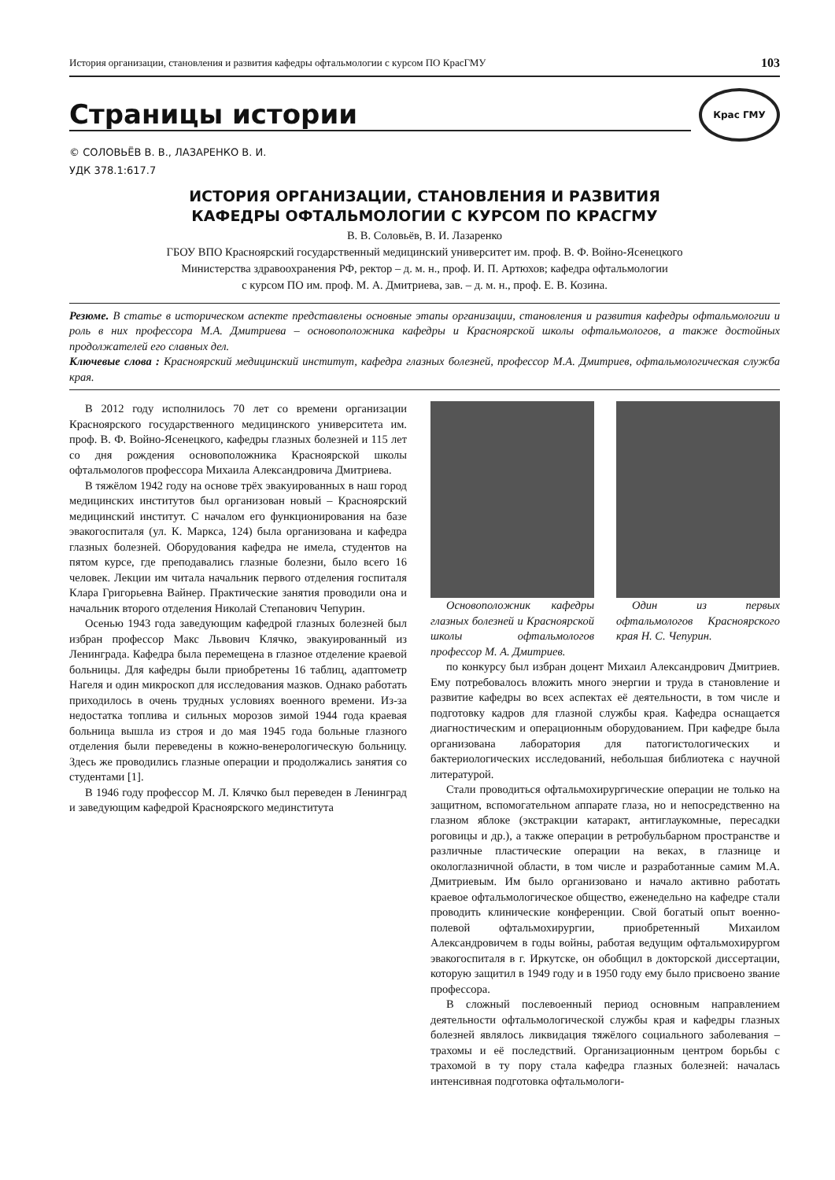История организации, становления и развития кафедры офтальмологии с курсом ПО КрасГМУ 103
Страницы истории
Крас ГМУ
© СОЛОВЬЁВ В. В., ЛАЗАРЕНКО В. И.
УДК 378.1:617.7
ИСТОРИЯ ОРГАНИЗАЦИИ, СТАНОВЛЕНИЯ И РАЗВИТИЯ
КАФЕДРЫ ОФТАЛЬМОЛОГИИ С КУРСОМ ПО КРАСГМУ
В. В. Соловьёв, В. И. Лазаренко
ГБОУ ВПО Красноярский государственный медицинский университет им. проф. В. Ф. Войно-Ясенецкого
Министерства здравоохранения РФ, ректор – д. м. н., проф. И. П. Артюхов; кафедра офтальмологии
с курсом ПО им. проф. М. А. Дмитриева, зав. – д. м. н., проф. Е. В. Козина.
Резюме. В статье в историческом аспекте представлены основные этапы организации, становления и развития кафедры офтальмологии и роль в них профессора М.А. Дмитриева – основоположника кафедры и Красноярской школы офтальмологов, а также достойных продолжателей его славных дел.
Ключевые слова : Красноярский медицинский институт, кафедра глазных болезней, профессор М.А. Дмитриев, офтальмологическая служба края.
В 2012 году исполнилось 70 лет со времени организации Красноярского государственного медицинского университета им. проф. В. Ф. Войно-Ясенецкого, кафедры глазных болезней и 115 лет со дня рождения основоположника Красноярской школы офтальмологов профессора Михаила Александровича Дмитриева.
В тяжёлом 1942 году на основе трёх эвакуированных в наш город медицинских институтов был организован новый – Красноярский медицинский институт. С началом его функционирования на базе эвакогоспиталя (ул. К. Маркса, 124) была организована и кафедра глазных болезней. Оборудования кафедра не имела, студентов на пятом курсе, где преподавались глазные болезни, было всего 16 человек. Лекции им читала начальник первого отделения госпиталя Клара Григорьевна Вайнер. Практические занятия проводили она и начальник второго отделения Николай Степанович Чепурин.
Осенью 1943 года заведующим кафедрой глазных болезней был избран профессор Макс Львович Клячко, эвакуированный из Ленинграда. Кафедра была перемещена в глазное отделение краевой больницы. Для кафедры были приобретены 16 таблиц, адаптометр Нагеля и один микроскоп для исследования мазков. Однако работать приходилось в очень трудных условиях военного времени. Из-за недостатка топлива и сильных морозов зимой 1944 года краевая больница вышла из строя и до мая 1945 года больные глазного отделения были переведены в кожно-венерологическую больницу. Здесь же проводились глазные операции и продолжались занятия со студентами [1].
В 1946 году профессор М. Л. Клячко был переведен в Ленинград и заведующим кафедрой Красноярского мединститута
Основоположник кафедры глазных болезней и Красноярской школы офтальмологов профессор М. А. Дмитриев.
Один из первых офтальмологов Красноярского края Н. С. Чепурин.
по конкурсу был избран доцент Михаил Александрович Дмитриев. Ему потребовалось вложить много энергии и труда в становление и развитие кафедры во всех аспектах её деятельности, в том числе и подготовку кадров для глазной службы края. Кафедра оснащается диагностическим и операционным оборудованием. При кафедре была организована лаборатория для патогистологических и бактериологических исследований, небольшая библиотека с научной литературой.
Стали проводиться офтальмохирургические операции не только на защитном, вспомогательном аппарате глаза, но и непосредственно на глазном яблоке (экстракции катаракт, антиглаукомные, пересадки роговицы и др.), а также операции в ретробульбарном пространстве и различные пластические операции на веках, в глазнице и окологлазничной области, в том числе и разработанные самим М.А. Дмитриевым. Им было организовано и начало активно работать краевое офтальмологическое общество, еженедельно на кафедре стали проводить клинические конференции. Свой богатый опыт военно-полевой офтальмохирургии, приобретенный Михаилом Александровичем в годы войны, работая ведущим офтальмохирургом эвакогоспиталя в г. Иркутске, он обобщил в докторской диссертации, которую защитил в 1949 году и в 1950 году ему было присвоено звание профессора.
В сложный послевоенный период основным направлением деятельности офтальмологической службы края и кафедры глазных болезней являлось ликвидация тяжёлого социального заболевания – трахомы и её последствий. Организационным центром борьбы с трахомой в ту пору стала кафедра глазных болезней: началась интенсивная подготовка офтальмологи-